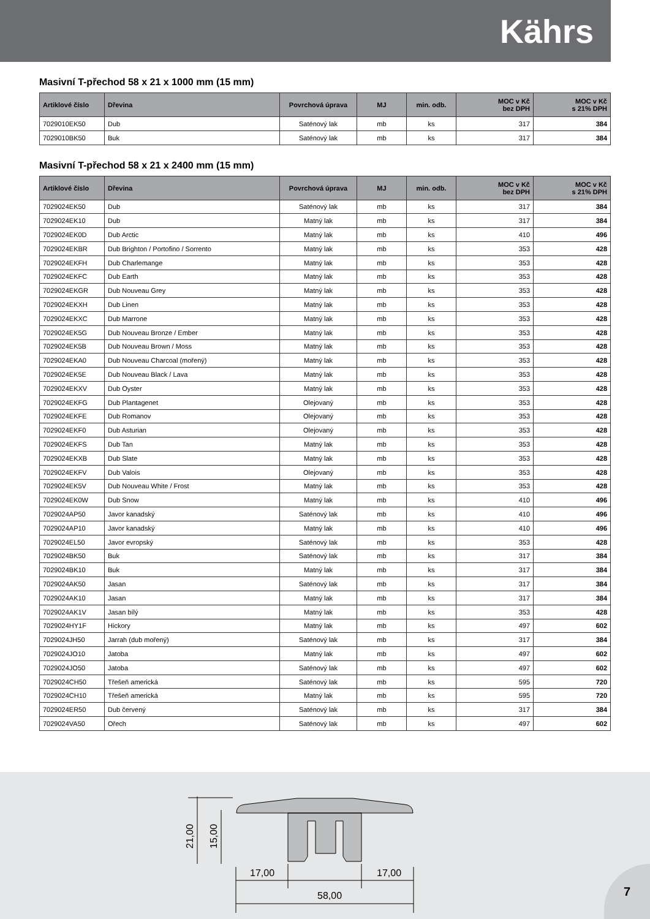Kährs
Masivní T-přechod 58 x 21 x 1000 mm (15 mm)
| Artiklové číslo | Dřevina | Povrchová úprava | MJ | min. odb. | MOC v Kč bez DPH | MOC v Kč s 21% DPH |
| --- | --- | --- | --- | --- | --- | --- |
| 7029010EK50 | Dub | Saténový lak | mb | ks | 317 | 384 |
| 7029010BK50 | Buk | Saténový lak | mb | ks | 317 | 384 |
Masivní T-přechod 58 x 21 x 2400 mm (15 mm)
| Artiklové číslo | Dřevina | Povrchová úprava | MJ | min. odb. | MOC v Kč bez DPH | MOC v Kč s 21% DPH |
| --- | --- | --- | --- | --- | --- | --- |
| 7029024EK50 | Dub | Saténový lak | mb | ks | 317 | 384 |
| 7029024EK10 | Dub | Matný lak | mb | ks | 317 | 384 |
| 7029024EK0D | Dub Arctic | Matný lak | mb | ks | 410 | 496 |
| 7029024EKBR | Dub Brighton / Portofino / Sorrento | Matný lak | mb | ks | 353 | 428 |
| 7029024EKFH | Dub Charlemange | Matný lak | mb | ks | 353 | 428 |
| 7029024EKFC | Dub Earth | Matný lak | mb | ks | 353 | 428 |
| 7029024EKGR | Dub Nouveau Grey | Matný lak | mb | ks | 353 | 428 |
| 7029024EKXH | Dub Linen | Matný lak | mb | ks | 353 | 428 |
| 7029024EKXC | Dub Marrone | Matný lak | mb | ks | 353 | 428 |
| 7029024EK5G | Dub Nouveau Bronze / Ember | Matný lak | mb | ks | 353 | 428 |
| 7029024EK5B | Dub Nouveau Brown / Moss | Matný lak | mb | ks | 353 | 428 |
| 7029024EKA0 | Dub Nouveau Charcoal (mořený) | Matný lak | mb | ks | 353 | 428 |
| 7029024EK5E | Dub Nouveau Black / Lava | Matný lak | mb | ks | 353 | 428 |
| 7029024EKXV | Dub Oyster | Matný lak | mb | ks | 353 | 428 |
| 7029024EKFG | Dub Plantagenet | Olejovaný | mb | ks | 353 | 428 |
| 7029024EKFE | Dub Romanov | Olejovaný | mb | ks | 353 | 428 |
| 7029024EKF0 | Dub Asturian | Olejovaný | mb | ks | 353 | 428 |
| 7029024EKFS | Dub Tan | Matný lak | mb | ks | 353 | 428 |
| 7029024EKXB | Dub Slate | Matný lak | mb | ks | 353 | 428 |
| 7029024EKFV | Dub Valois | Olejovaný | mb | ks | 353 | 428 |
| 7029024EK5V | Dub Nouveau White / Frost | Matný lak | mb | ks | 353 | 428 |
| 7029024EK0W | Dub Snow | Matný lak | mb | ks | 410 | 496 |
| 7029024AP50 | Javor kanadský | Saténový lak | mb | ks | 410 | 496 |
| 7029024AP10 | Javor kanadský | Matný lak | mb | ks | 410 | 496 |
| 7029024EL50 | Javor evropský | Saténový lak | mb | ks | 353 | 428 |
| 7029024BK50 | Buk | Saténový lak | mb | ks | 317 | 384 |
| 7029024BK10 | Buk | Matný lak | mb | ks | 317 | 384 |
| 7029024AK50 | Jasan | Saténový lak | mb | ks | 317 | 384 |
| 7029024AK10 | Jasan | Matný lak | mb | ks | 317 | 384 |
| 7029024AK1V | Jasan bílý | Matný lak | mb | ks | 353 | 428 |
| 7029024HY1F | Hickory | Matný lak | mb | ks | 497 | 602 |
| 7029024JH50 | Jarrah (dub mořený) | Saténový lak | mb | ks | 317 | 384 |
| 7029024JO10 | Jatoba | Matný lak | mb | ks | 497 | 602 |
| 7029024JO50 | Jatoba | Saténový lak | mb | ks | 497 | 602 |
| 7029024CH50 | Třešeň americká | Saténový lak | mb | ks | 595 | 720 |
| 7029024CH10 | Třešeň americká | Matný lak | mb | ks | 595 | 720 |
| 7029024ER50 | Dub červený | Saténový lak | mb | ks | 317 | 384 |
| 7029024VA50 | Ořech | Saténový lak | mb | ks | 497 | 602 |
58,00
17,00
17,00
21,00
15,00
7